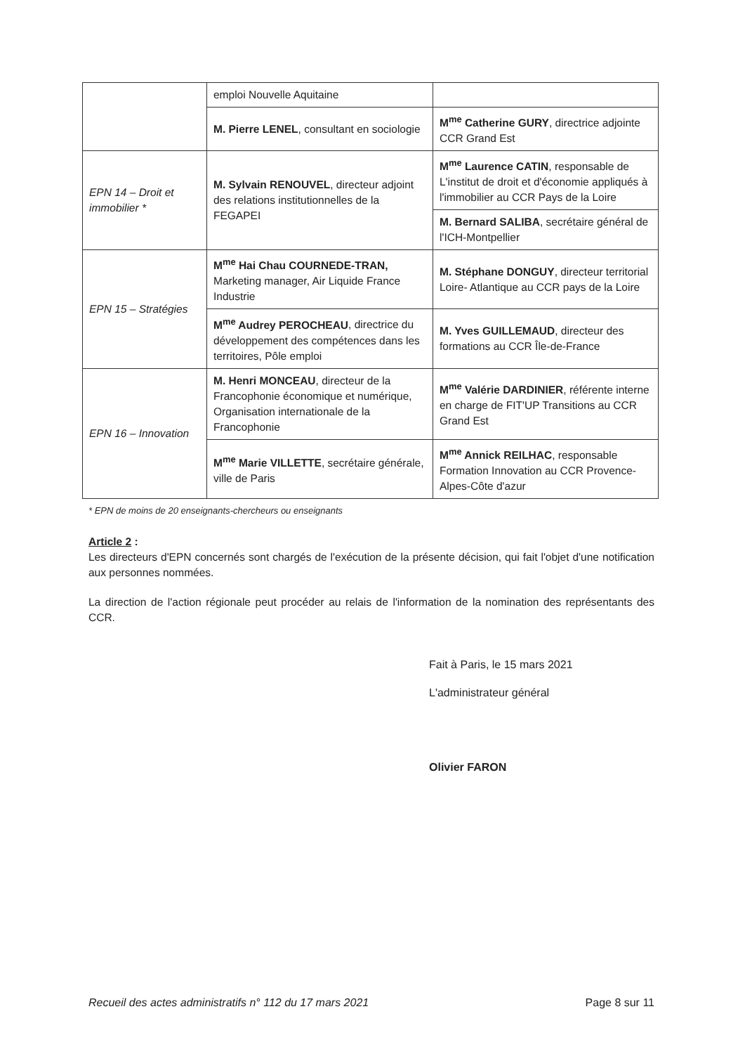| | emploi Nouvelle Aquitaine | |
| | M. Pierre LENEL , consultant en sociologie | M<sup>me</sup> Catherine GURY , directrice adjointe CCR Grand Est |
| EPN 14 – Droit et immobilier * | M. Sylvain RENOUVEL , directeur adjoint des relations institutionnelles de la FEGAPEI | M<sup>me</sup> Laurence CATIN , responsable de L'institut de droit et d'économie appliqués à l'immobilier au CCR Pays de la Loire |
| | | M. Bernard SALIBA , secrétaire général de l'ICH-Montpellier |
| EPN 15 – Stratégies | M<sup>me</sup> Hai Chau COURNEDE-TRAN, Marketing manager, Air Liquide France Industrie | M. Stéphane DONGUY , directeur territorial Loire- Atlantique au CCR pays de la Loire |
| | M<sup>me</sup> Audrey PEROCHEAU , directrice du développement des compétences dans les territoires, Pôle emploi | M. Yves GUILLEMAUD , directeur des formations au CCR Île-de-France |
| EPN 16 – Innovation | M. Henri MONCEAU , directeur de la Francophonie économique et numérique, Organisation internationale de la Francophonie | M<sup>me</sup> Valérie DARDINIER , référente interne en charge de FIT'UP Transitions au CCR Grand Est |
| | M<sup>me</sup> Marie VILLETTE , secrétaire générale, ville de Paris | M<sup>me</sup> Annick REILHAC , responsable Formation Innovation au CCR Provence-Alpes-Côte d'azur |
* EPN de moins de 20 enseignants-chercheurs ou enseignants
Article 2 :
Les directeurs d'EPN concernés sont chargés de l'exécution de la présente décision, qui fait l'objet d'une notification aux personnes nommées.
La direction de l'action régionale peut procéder au relais de l'information de la nomination des représentants des CCR.
Fait à Paris, le 15 mars 2021
L'administrateur général
Olivier FARON
Recueil des actes administratifs n° 112 du 17 mars 2021 Page 8 sur 11